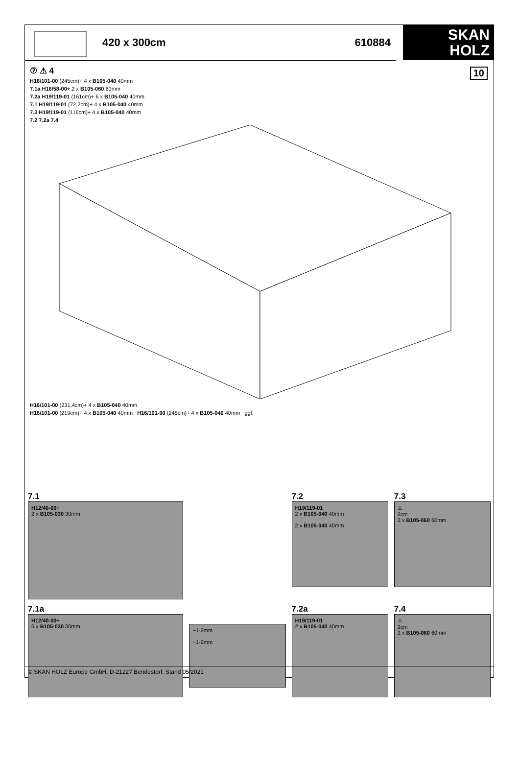420 x 300cm 610884
SKAN
HOLZ
10
⑦ ⚠ 4
H16/101-00 (245cm)+ 4 x B105-040 40mm
7.1a H16/58-00+ 2 x B105-060 60mm
7.2a H19/119-01 (161cm)+ 6 x B105-040 40mm
7.1 H19/119-01 (72,2cm)+ 4 x B105-040 40mm
7.3 H19/119-01 (116cm)+ 4 x B105-040 40mm
7.2 7.2a 7.4
H16/101-00 (231,4cm)+ 4 x B105-040 40mm
H16/101-00 (219cm)+ 4 x B105-040 40mm H16/101-00 (245cm)+ 4 x B105-040 40mm ggf.
7.1
H12/40-00+
2 x B105-030 30mm
7.2
H19/119-01
2 x B105-040 40mm
2 x B105-040 40mm
7.3
⚠
2cm
2 x B105-060 60mm
7.1a
H12/40-00+
6 x B105-030 30mm
~1-2mm
~1-2mm
7.2a
H19/119-01
2 x B105-040 40mm
7.4
⚠
2cm
2 x B105-060 60mm
© SKAN HOLZ Europe GmbH, D-21227 Bendestorf. Stand 05/2021